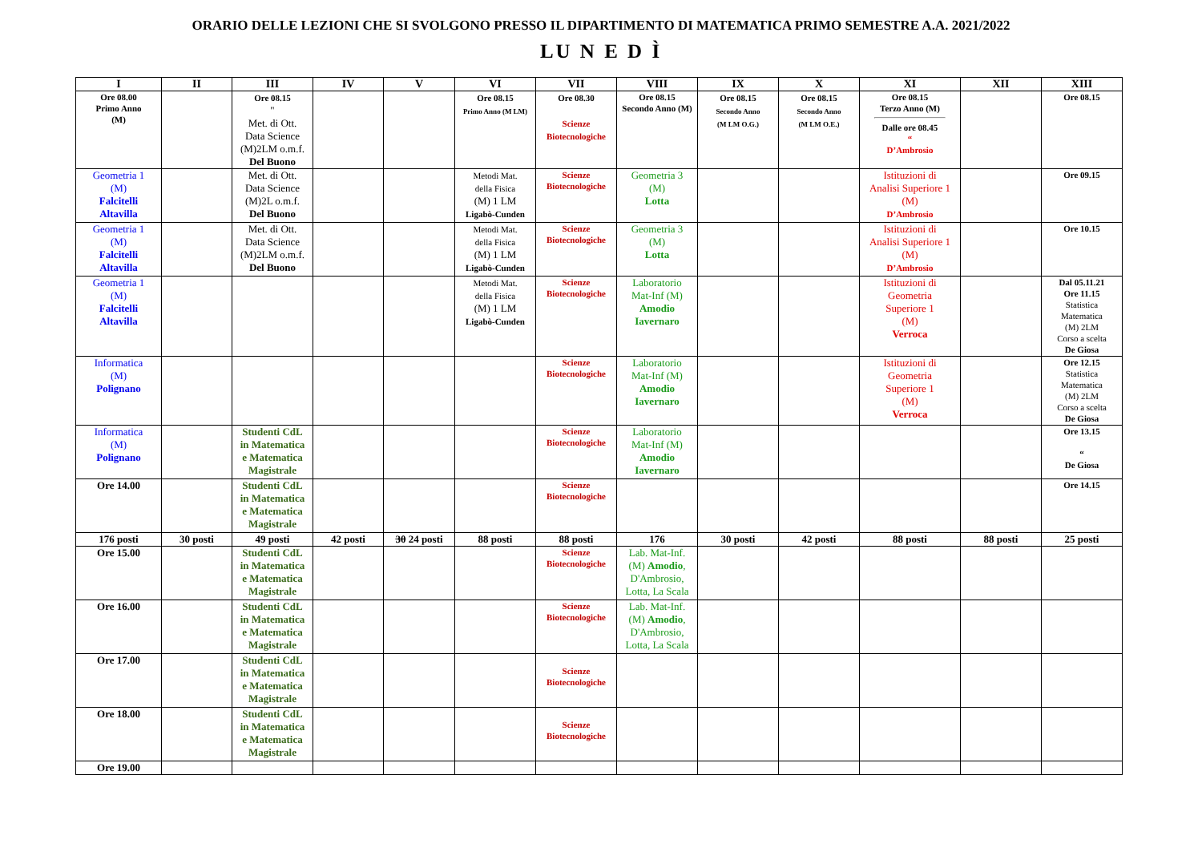ORARIO DELLE LEZIONI CHE SI SVOLGONO PRESSO IL DIPARTIMENTO DI MATEMATICA PRIMO SEMESTRE A.A. 2021/2022
LU N E D Ì
| I | II | III | IV | V | VI | VII | VIII | IX | X | XI | XII | XIII |
| --- | --- | --- | --- | --- | --- | --- | --- | --- | --- | --- | --- | --- |
| Ore 08.00 Primo Anno (M) | | Ore 08.15 " Met. di Ott. Data Science (M)2LM o.m.f. Del Buono | | | Ore 08.15 Primo Anno (M LM) | Ore 08.30 Scienze Biotecnologiche | Ore 08.15 Secondo Anno (M) | Ore 08.15 Secondo Anno (M LM O.G.) | Ore 08.15 Secondo Anno (M LM O.E.) | Ore 08.15 Terzo Anno (M) Dalle ore 08.45 “ D’Ambrosio | | Ore 08.15 |
| Geometria 1 (M) Falcitelli Altavilla | | Met. di Ott. Data Science (M)2L o.m.f. Del Buono | | | Metodi Mat. della Fisica (M) 1 LM Ligabò-Cunden | Scienze Biotecnologiche | Geometria 3 (M) Lotta | | | Istituzioni di Analisi Superiore 1 (M) D’Ambrosio | | Ore 09.15 |
| Geometria 1 (M) Falcitelli Altavilla | | Met. di Ott. Data Science (M)2LM o.m.f. Del Buono | | | Metodi Mat. della Fisica (M) 1 LM Ligabò-Cunden | Scienze Biotecnologiche | Geometria 3 (M) Lotta | | | Istituzioni di Analisi Superiore 1 (M) D’Ambrosio | | Ore 10.15 |
| Geometria 1 (M) Falcitelli Altavilla | | | | | Metodi Mat. della Fisica (M) 1 LM Ligabò-Cunden | Scienze Biotecnologiche | Laboratorio Mat-Inf (M) Amodio Iavernaro | | | Istituzioni di Geometria Superiore 1 (M) Verroca | | Dal 05.11.21 Ore 11.15 Statistica Matematica (M) 2LM Corso a scelta De Giosa |
| Informatica (M) Polignano | | | | | | Scienze Biotecnologiche | Laboratorio Mat-Inf (M) Amodio Iavernaro | | | Istituzioni di Geometria Superiore 1 (M) Verroca | | Ore 12.15 Statistica Matematica (M) 2LM Corso a scelta De Giosa |
| Informatica (M) Polignano | | Studenti CdL in Matematica e Matematica Magistrale | | | | Scienze Biotecnologiche | Laboratorio Mat-Inf (M) Amodio Iavernaro | | | | | Ore 13.15 “ De Giosa |
| Ore 14.00 | | Studenti CdL in Matematica e Matematica Magistrale | | | | Scienze Biotecnologiche | | | | | | Ore 14.15 |
| 176 posti | 30 posti | 49 posti | 42 posti | 30 24 posti | 88 posti | 88 posti | 176 | 30 posti | 42 posti | 88 posti | 88 posti | 25 posti |
| Ore 15.00 | | Studenti CdL in Matematica e Matematica Magistrale | | | | Scienze Biotecnologiche | Lab. Mat-Inf. (M) Amodio , D'Ambrosio, Lotta, La Scala | | | | | |
| Ore 16.00 | | Studenti CdL in Matematica e Matematica Magistrale | | | | Scienze Biotecnologiche | Lab. Mat-Inf. (M) Amodio , D'Ambrosio, Lotta, La Scala | | | | | |
| Ore 17.00 | | Studenti CdL in Matematica e Matematica Magistrale | | | | Scienze Biotecnologiche | | | | | | |
| Ore 18.00 | | Studenti CdL in Matematica e Matematica Magistrale | | | | Scienze Biotecnologiche | | | | | | |
| Ore 19.00 | | | | | | | | | | | | |